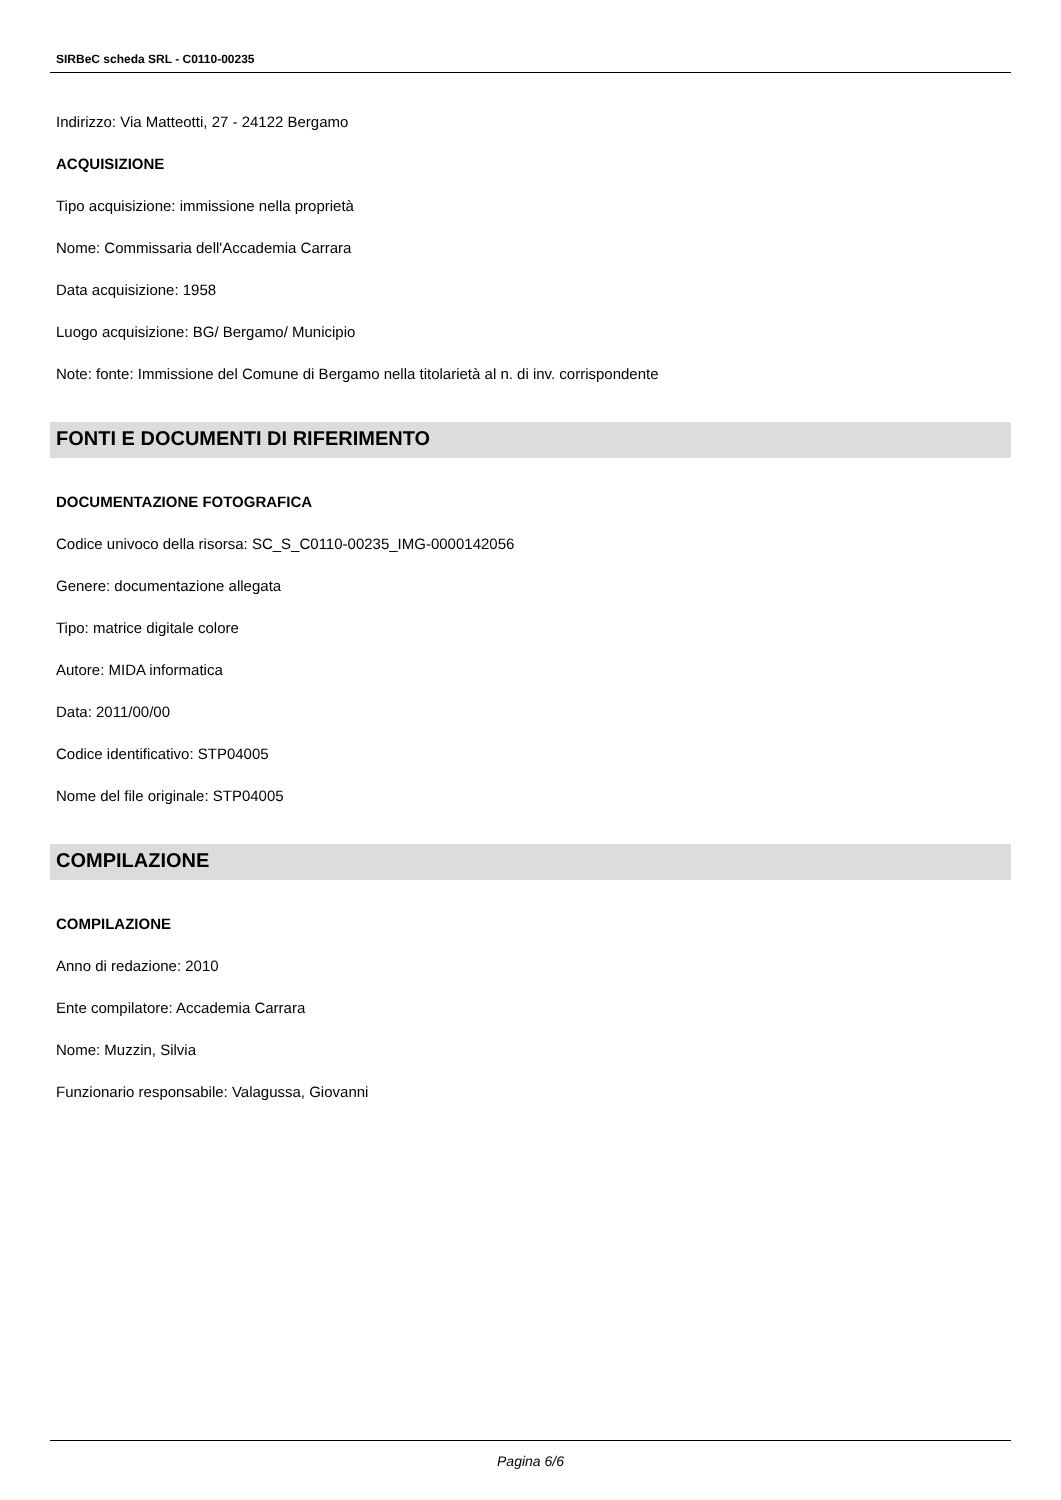SIRBeC scheda SRL - C0110-00235
Indirizzo: Via Matteotti, 27 - 24122 Bergamo
ACQUISIZIONE
Tipo acquisizione: immissione nella proprietà
Nome: Commissaria dell'Accademia Carrara
Data acquisizione: 1958
Luogo acquisizione: BG/ Bergamo/ Municipio
Note: fonte: Immissione del Comune di Bergamo nella titolarietà al n. di inv. corrispondente
FONTI E DOCUMENTI DI RIFERIMENTO
DOCUMENTAZIONE FOTOGRAFICA
Codice univoco della risorsa: SC_S_C0110-00235_IMG-0000142056
Genere: documentazione allegata
Tipo: matrice digitale colore
Autore: MIDA informatica
Data: 2011/00/00
Codice identificativo: STP04005
Nome del file originale: STP04005
COMPILAZIONE
COMPILAZIONE
Anno di redazione: 2010
Ente compilatore: Accademia Carrara
Nome: Muzzin, Silvia
Funzionario responsabile: Valagussa, Giovanni
Pagina 6/6